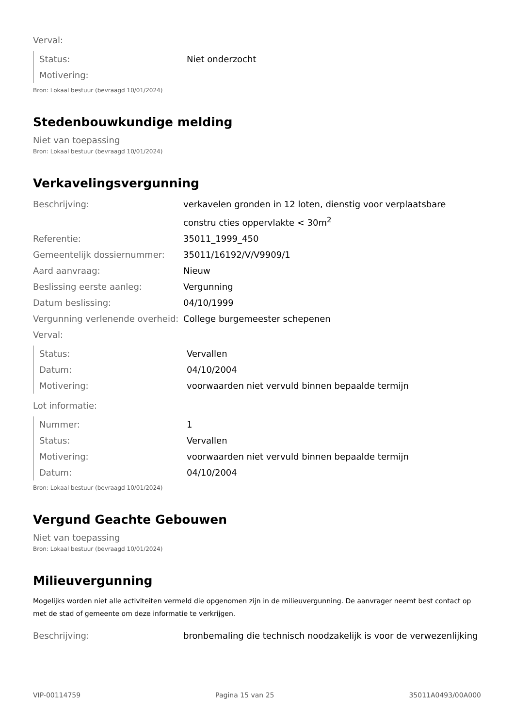Verval:
| Status: | Niet onderzocht |
| Motivering: | |
Bron: Lokaal bestuur (bevraagd 10/01/2024)
Stedenbouwkundige melding
Niet van toepassing
Bron: Lokaal bestuur (bevraagd 10/01/2024)
Verkavelingsvergunning
| Beschrijving: | verkavelen gronden in 12 loten, dienstig voor verplaatsbare constru cties oppervlakte < 30m<sup>2</sup> |
| Referentie: | 35011_1999_450 |
| Gemeentelijk dossiernummer: | 35011/16192/V/V9909/1 |
| Aard aanvraag: | Nieuw |
| Beslissing eerste aanleg: | Vergunning |
| Datum beslissing: | 04/10/1999 |
| Vergunning verlenende overheid: | College burgemeester schepenen |
Verval:
| Status: | Vervallen |
| Datum: | 04/10/2004 |
| Motivering: | voorwaarden niet vervuld binnen bepaalde termijn |
Lot informatie:
| Nummer: | 1 |
| Status: | Vervallen |
| Motivering: | voorwaarden niet vervuld binnen bepaalde termijn |
| Datum: | 04/10/2004 |
Bron: Lokaal bestuur (bevraagd 10/01/2024)
Vergund Geachte Gebouwen
Niet van toepassing
Bron: Lokaal bestuur (bevraagd 10/01/2024)
Milieuvergunning
Mogelijks worden niet alle activiteiten vermeld die opgenomen zijn in de milieuvergunning. De aanvrager neemt best contact op met de stad of gemeente om deze informatie te verkrijgen.
| Beschrijving: | bronbemaling die technisch noodzakelijk is voor de verwezenlijking |
VIP-00114759 Pagina 15 van 25 35011A0493/00A000